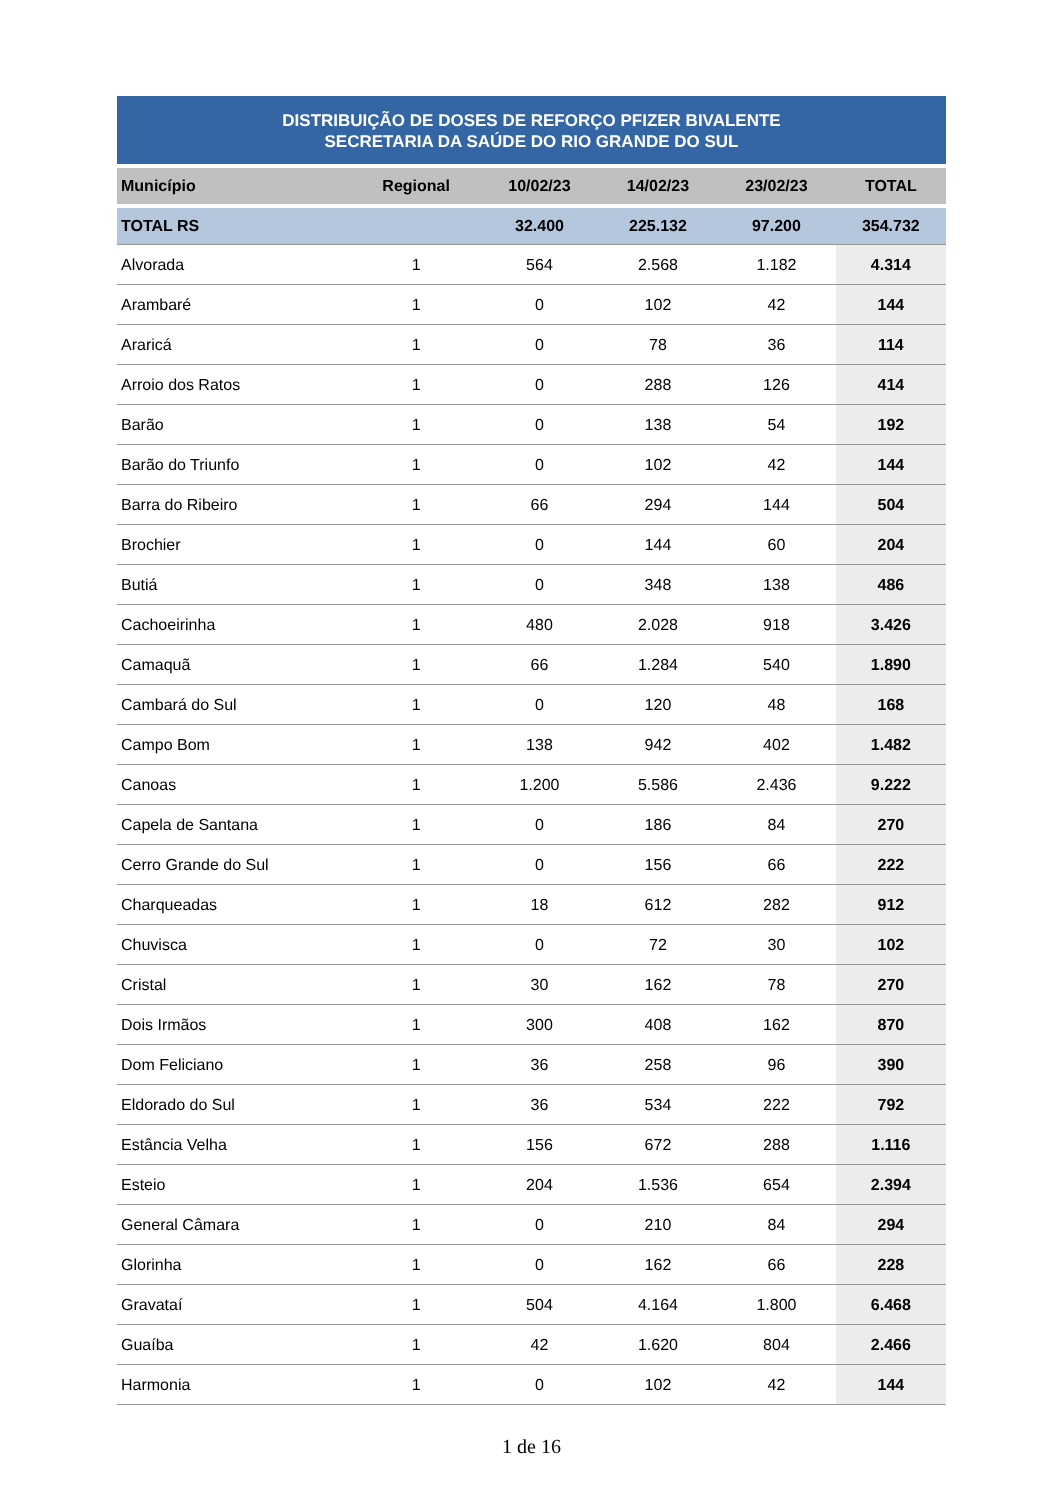DISTRIBUIÇÃO DE DOSES DE REFORÇO PFIZER BIVALENTE
SECRETARIA DA SAÚDE DO RIO GRANDE DO SUL
| Município | Regional | 10/02/23 | 14/02/23 | 23/02/23 | TOTAL |
| --- | --- | --- | --- | --- | --- |
| TOTAL RS | | 32.400 | 225.132 | 97.200 | 354.732 |
| Alvorada | 1 | 564 | 2.568 | 1.182 | 4.314 |
| Arambaré | 1 | 0 | 102 | 42 | 144 |
| Araricá | 1 | 0 | 78 | 36 | 114 |
| Arroio dos Ratos | 1 | 0 | 288 | 126 | 414 |
| Barão | 1 | 0 | 138 | 54 | 192 |
| Barão do Triunfo | 1 | 0 | 102 | 42 | 144 |
| Barra do Ribeiro | 1 | 66 | 294 | 144 | 504 |
| Brochier | 1 | 0 | 144 | 60 | 204 |
| Butiá | 1 | 0 | 348 | 138 | 486 |
| Cachoeirinha | 1 | 480 | 2.028 | 918 | 3.426 |
| Camaquã | 1 | 66 | 1.284 | 540 | 1.890 |
| Cambará do Sul | 1 | 0 | 120 | 48 | 168 |
| Campo Bom | 1 | 138 | 942 | 402 | 1.482 |
| Canoas | 1 | 1.200 | 5.586 | 2.436 | 9.222 |
| Capela de Santana | 1 | 0 | 186 | 84 | 270 |
| Cerro Grande do Sul | 1 | 0 | 156 | 66 | 222 |
| Charqueadas | 1 | 18 | 612 | 282 | 912 |
| Chuvisca | 1 | 0 | 72 | 30 | 102 |
| Cristal | 1 | 30 | 162 | 78 | 270 |
| Dois Irmãos | 1 | 300 | 408 | 162 | 870 |
| Dom Feliciano | 1 | 36 | 258 | 96 | 390 |
| Eldorado do Sul | 1 | 36 | 534 | 222 | 792 |
| Estância Velha | 1 | 156 | 672 | 288 | 1.116 |
| Esteio | 1 | 204 | 1.536 | 654 | 2.394 |
| General Câmara | 1 | 0 | 210 | 84 | 294 |
| Glorinha | 1 | 0 | 162 | 66 | 228 |
| Gravataí | 1 | 504 | 4.164 | 1.800 | 6.468 |
| Guaíba | 1 | 42 | 1.620 | 804 | 2.466 |
| Harmonia | 1 | 0 | 102 | 42 | 144 |
1 de 16